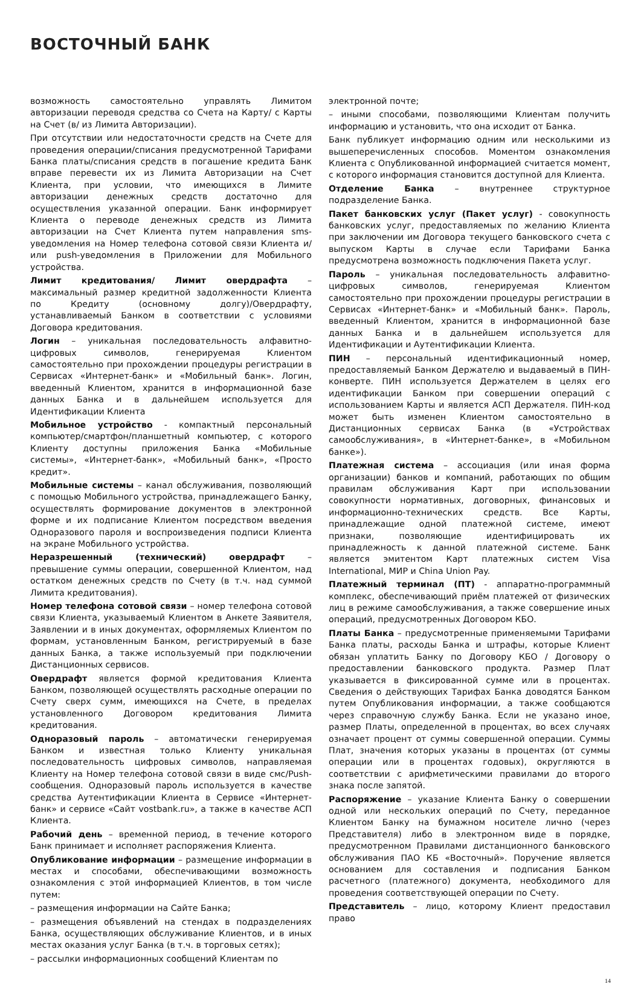ВОСТОЧНЫЙ БАНК
возможность самостоятельно управлять Лимитом авторизации переводя средства со Счета на Карту/ с Карты на Счет (в/ из Лимита Авторизации).
При отсутствии или недостаточности средств на Счете для проведения операции/списания предусмотренной Тарифами Банка платы/списания средств в погашение кредита Банк вправе перевести их из Лимита Авторизации на Счет Клиента, при условии, что имеющихся в Лимите авторизации денежных средств достаточно для осуществления указанной операции. Банк информирует Клиента о переводе денежных средств из Лимита авторизации на Счет Клиента путем направления sms-уведомления на Номер телефона сотовой связи Клиента и/или push-уведомления в Приложении для Мобильного устройства.
Лимит кредитования/ Лимит овердрафта – максимальный размер кредитной задолженности Клиента по Кредиту (основному долгу)/Овердрафту, устанавливаемый Банком в соответствии с условиями Договора кредитования.
Логин – уникальная последовательность алфавитно-цифровых символов, генерируемая Клиентом самостоятельно при прохождении процедуры регистрации в Сервисах «Интернет-банк» и «Мобильный банк». Логин, введенный Клиентом, хранится в информационной базе данных Банка и в дальнейшем используется для Идентификации Клиента
Мобильное устройство - компактный персональный компьютер/смартфон/планшетный компьютер, с которого Клиенту доступны приложения Банка «Мобильные системы», «Интернет-банк», «Мобильный банк», «Просто кредит».
Мобильные системы – канал обслуживания, позволяющий с помощью Мобильного устройства, принадлежащего Банку, осуществлять формирование документов в электронной форме и их подписание Клиентом посредством введения Одноразового пароля и воспроизведения подписи Клиента на экране Мобильного устройства.
Неразрешенный (технический) овердрафт – превышение суммы операции, совершенной Клиентом, над остатком денежных средств по Счету (в т.ч. над суммой Лимита кредитования).
Номер телефона сотовой связи – номер телефона сотовой связи Клиента, указываемый Клиентом в Анкете Заявителя, Заявлении и в иных документах, оформляемых Клиентом по формам, установленным Банком, регистрируемый в базе данных Банка, а также используемый при подключении Дистанционных сервисов.
Овердрафт является формой кредитования Клиента Банком, позволяющей осуществлять расходные операции по Счету сверх сумм, имеющихся на Счете, в пределах установленного Договором кредитования Лимита кредитования.
Одноразовый пароль – автоматически генерируемая Банком и известная только Клиенту уникальная последовательность цифровых символов, направляемая Клиенту на Номер телефона сотовой связи в виде смс/Push-сообщения. Одноразовый пароль используется в качестве средства Аутентификации Клиента в Сервисе «Интернет-банк» и сервисе «Сайт vostbank.ru», а также в качестве АСП Клиента.
Рабочий день – временной период, в течение которого Банк принимает и исполняет распоряжения Клиента.
Опубликование информации – размещение информации в местах и способами, обеспечивающими возможность ознакомления с этой информацией Клиентов, в том числе путем:
– размещения информации на Сайте Банка;
– размещения объявлений на стендах в подразделениях Банка, осуществляющих обслуживание Клиентов, и в иных местах оказания услуг Банка (в т.ч. в торговых сетях);
– рассылки информационных сообщений Клиентам по
электронной почте;
– иными способами, позволяющими Клиентам получить информацию и установить, что она исходит от Банка.
Банк публикует информацию одним или несколькими из вышеперечисленных способов. Моментом ознакомления Клиента с Опубликованной информацией считается момент, с которого информация становится доступной для Клиента.
Отделение Банка – внутреннее структурное подразделение Банка.
Пакет банковских услуг (Пакет услуг) - совокупность банковских услуг, предоставляемых по желанию Клиента при заключении им Договора текущего банковского счета с выпуском Карты в случае если Тарифами Банка предусмотрена возможность подключения Пакета услуг.
Пароль – уникальная последовательность алфавитно-цифровых символов, генерируемая Клиентом самостоятельно при прохождении процедуры регистрации в Сервисах «Интернет-банк» и «Мобильный банк». Пароль, введенный Клиентом, хранится в информационной базе данных Банка и в дальнейшем используется для Идентификации и Аутентификации Клиента.
ПИН – персональный идентификационный номер, предоставляемый Банком Держателю и выдаваемый в ПИН-конверте. ПИН используется Держателем в целях его идентификации Банком при совершении операций с использованием Карты и является АСП Держателя. ПИН-код может быть изменен Клиентом самостоятельно в Дистанционных сервисах Банка (в «Устройствах самообслуживания», в «Интернет-банке», в «Мобильном банке»).
Платежная система – ассоциация (или иная форма организации) банков и компаний, работающих по общим правилам обслуживания Карт при использовании совокупности нормативных, договорных, финансовых и информационно-технических средств. Все Карты, принадлежащие одной платежной системе, имеют признаки, позволяющие идентифицировать их принадлежность к данной платежной системе. Банк является эмитентом Карт платежных систем Visa International, МИР и China Union Pay.
Платежный терминал (ПТ) - аппаратно-программный комплекс, обеспечивающий приём платежей от физических лиц в режиме самообслуживания, а также совершение иных операций, предусмотренных Договором КБО.
Платы Банка – предусмотренные применяемыми Тарифами Банка платы, расходы Банка и штрафы, которые Клиент обязан уплатить Банку по Договору КБО / Договору о предоставлении банковского продукта. Размер Плат указывается в фиксированной сумме или в процентах. Сведения о действующих Тарифах Банка доводятся Банком путем Опубликования информации, а также сообщаются через справочную службу Банка. Если не указано иное, размер Платы, определенной в процентах, во всех случаях означает процент от суммы совершенной операции. Суммы Плат, значения которых указаны в процентах (от суммы операции или в процентах годовых), округляются в соответствии с арифметическими правилами до второго знака после запятой.
Распоряжение – указание Клиента Банку о совершении одной или нескольких операций по Счету, переданное Клиентом Банку на бумажном носителе лично (через Представителя) либо в электронном виде в порядке, предусмотренном Правилами дистанционного банковского обслуживания ПАО КБ «Восточный». Поручение является основанием для составления и подписания Банком расчетного (платежного) документа, необходимого для проведения соответствующей операции по Счету.
Представитель – лицо, которому Клиент предоставил право
14